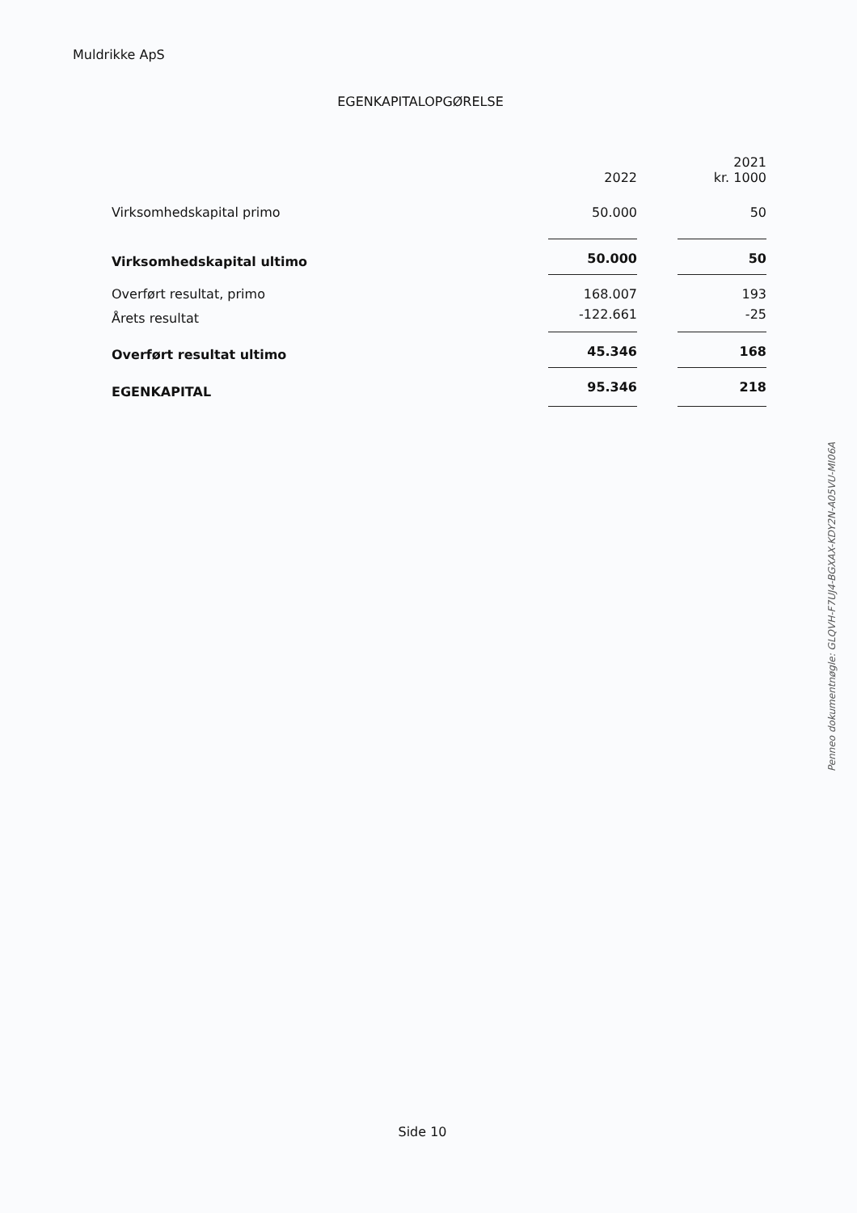Muldrikke ApS
EGENKAPITALOPGØRELSE
| | 2022 | | 2021 kr. 1000 |
| --- | --- | --- | --- |
| Virksomhedskapital primo | 50.000 | | 50 |
| Virksomhedskapital ultimo | 50.000 | | 50 |
| Overført resultat, primo | 168.007 | | 193 |
| Årets resultat | -122.661 | | -25 |
| Overført resultat ultimo | 45.346 | | 168 |
| EGENKAPITAL | 95.346 | | 218 |
Penneo dokumentnøgle: GLQVH-F7UJ4-BGXAX-KDY2N-A05VU-MI06A
Side 10